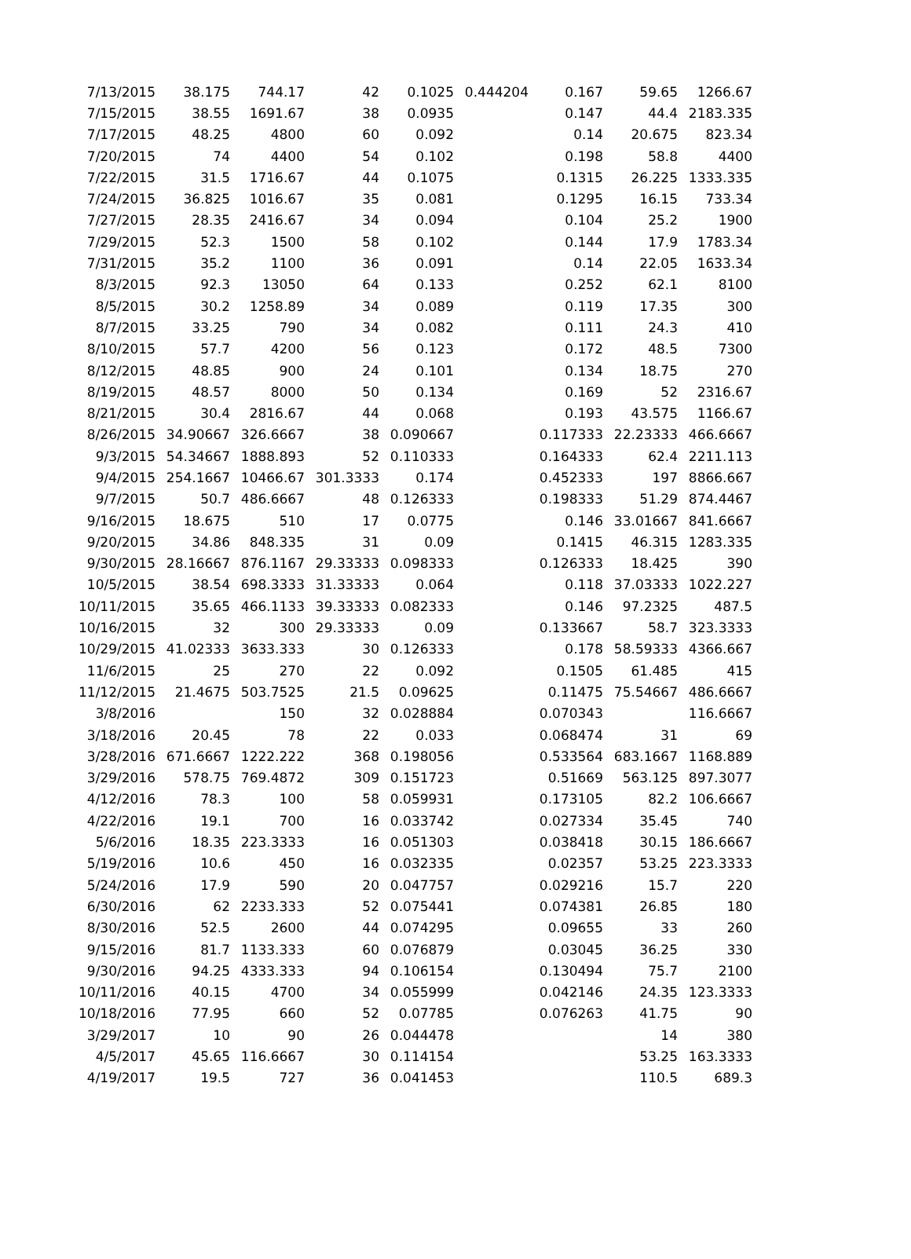| 7/13/2015 | 38.175 | 744.17 | 42 | 0.1025 | 0.444204 | 0.167 | 59.65 | 1266.67 |
| 7/15/2015 | 38.55 | 1691.67 | 38 | 0.0935 | | 0.147 | 44.4 | 2183.335 |
| 7/17/2015 | 48.25 | 4800 | 60 | 0.092 | | 0.14 | 20.675 | 823.34 |
| 7/20/2015 | 74 | 4400 | 54 | 0.102 | | 0.198 | 58.8 | 4400 |
| 7/22/2015 | 31.5 | 1716.67 | 44 | 0.1075 | | 0.1315 | 26.225 | 1333.335 |
| 7/24/2015 | 36.825 | 1016.67 | 35 | 0.081 | | 0.1295 | 16.15 | 733.34 |
| 7/27/2015 | 28.35 | 2416.67 | 34 | 0.094 | | 0.104 | 25.2 | 1900 |
| 7/29/2015 | 52.3 | 1500 | 58 | 0.102 | | 0.144 | 17.9 | 1783.34 |
| 7/31/2015 | 35.2 | 1100 | 36 | 0.091 | | 0.14 | 22.05 | 1633.34 |
| 8/3/2015 | 92.3 | 13050 | 64 | 0.133 | | 0.252 | 62.1 | 8100 |
| 8/5/2015 | 30.2 | 1258.89 | 34 | 0.089 | | 0.119 | 17.35 | 300 |
| 8/7/2015 | 33.25 | 790 | 34 | 0.082 | | 0.111 | 24.3 | 410 |
| 8/10/2015 | 57.7 | 4200 | 56 | 0.123 | | 0.172 | 48.5 | 7300 |
| 8/12/2015 | 48.85 | 900 | 24 | 0.101 | | 0.134 | 18.75 | 270 |
| 8/19/2015 | 48.57 | 8000 | 50 | 0.134 | | 0.169 | 52 | 2316.67 |
| 8/21/2015 | 30.4 | 2816.67 | 44 | 0.068 | | 0.193 | 43.575 | 1166.67 |
| 8/26/2015 | 34.90667 | 326.6667 | 38 | 0.090667 | | 0.117333 | 22.23333 | 466.6667 |
| 9/3/2015 | 54.34667 | 1888.893 | 52 | 0.110333 | | 0.164333 | 62.4 | 2211.113 |
| 9/4/2015 | 254.1667 | 10466.67 | 301.3333 | 0.174 | | 0.452333 | 197 | 8866.667 |
| 9/7/2015 | 50.7 | 486.6667 | 48 | 0.126333 | | 0.198333 | 51.29 | 874.4467 |
| 9/16/2015 | 18.675 | 510 | 17 | 0.0775 | | 0.146 | 33.01667 | 841.6667 |
| 9/20/2015 | 34.86 | 848.335 | 31 | 0.09 | | 0.1415 | 46.315 | 1283.335 |
| 9/30/2015 | 28.16667 | 876.1167 | 29.33333 | 0.098333 | | 0.126333 | 18.425 | 390 |
| 10/5/2015 | 38.54 | 698.3333 | 31.33333 | 0.064 | | 0.118 | 37.03333 | 1022.227 |
| 10/11/2015 | 35.65 | 466.1133 | 39.33333 | 0.082333 | | 0.146 | 97.2325 | 487.5 |
| 10/16/2015 | 32 | 300 | 29.33333 | 0.09 | | 0.133667 | 58.7 | 323.3333 |
| 10/29/2015 | 41.02333 | 3633.333 | 30 | 0.126333 | | 0.178 | 58.59333 | 4366.667 |
| 11/6/2015 | 25 | 270 | 22 | 0.092 | | 0.1505 | 61.485 | 415 |
| 11/12/2015 | 21.4675 | 503.7525 | 21.5 | 0.09625 | | 0.11475 | 75.54667 | 486.6667 |
| 3/8/2016 | | 150 | 32 | 0.028884 | | 0.070343 | | 116.6667 |
| 3/18/2016 | 20.45 | 78 | 22 | 0.033 | | 0.068474 | 31 | 69 |
| 3/28/2016 | 671.6667 | 1222.222 | 368 | 0.198056 | | 0.533564 | 683.1667 | 1168.889 |
| 3/29/2016 | 578.75 | 769.4872 | 309 | 0.151723 | | 0.51669 | 563.125 | 897.3077 |
| 4/12/2016 | 78.3 | 100 | 58 | 0.059931 | | 0.173105 | 82.2 | 106.6667 |
| 4/22/2016 | 19.1 | 700 | 16 | 0.033742 | | 0.027334 | 35.45 | 740 |
| 5/6/2016 | 18.35 | 223.3333 | 16 | 0.051303 | | 0.038418 | 30.15 | 186.6667 |
| 5/19/2016 | 10.6 | 450 | 16 | 0.032335 | | 0.02357 | 53.25 | 223.3333 |
| 5/24/2016 | 17.9 | 590 | 20 | 0.047757 | | 0.029216 | 15.7 | 220 |
| 6/30/2016 | 62 | 2233.333 | 52 | 0.075441 | | 0.074381 | 26.85 | 180 |
| 8/30/2016 | 52.5 | 2600 | 44 | 0.074295 | | 0.09655 | 33 | 260 |
| 9/15/2016 | 81.7 | 1133.333 | 60 | 0.076879 | | 0.03045 | 36.25 | 330 |
| 9/30/2016 | 94.25 | 4333.333 | 94 | 0.106154 | | 0.130494 | 75.7 | 2100 |
| 10/11/2016 | 40.15 | 4700 | 34 | 0.055999 | | 0.042146 | 24.35 | 123.3333 |
| 10/18/2016 | 77.95 | 660 | 52 | 0.07785 | | 0.076263 | 41.75 | 90 |
| 3/29/2017 | 10 | 90 | 26 | 0.044478 | | | 14 | 380 |
| 4/5/2017 | 45.65 | 116.6667 | 30 | 0.114154 | | | 53.25 | 163.3333 |
| 4/19/2017 | 19.5 | 727 | 36 | 0.041453 | | | 110.5 | 689.3 |